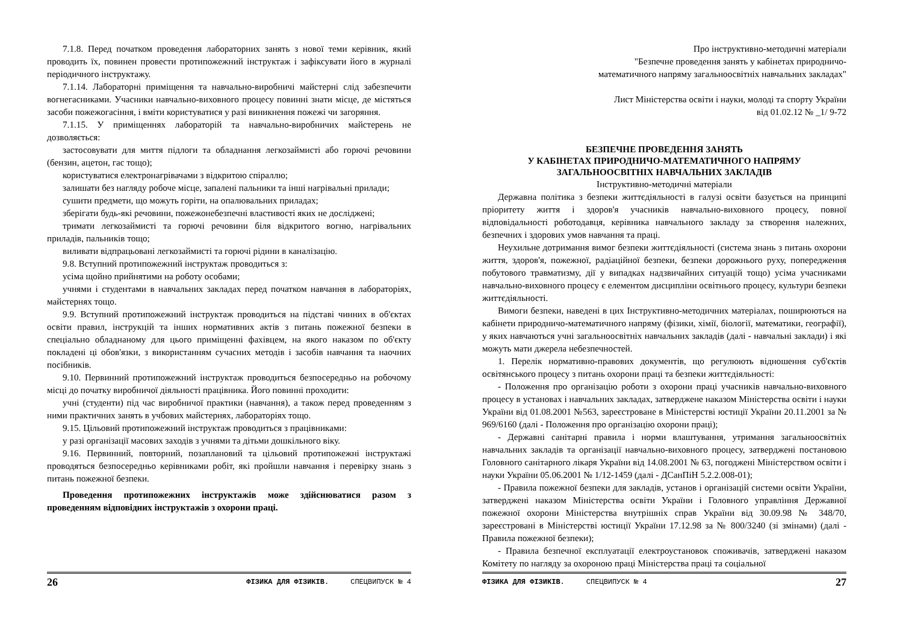7.1.8. Перед початком проведення лабораторних занять з нової теми керівник, який проводить їх, повинен провести протипожежний інструктаж і зафіксувати його в журналі періодичного інструктажу.
7.1.14. Лабораторні приміщення та навчально-виробничі майстерні слід забезпечити вогнегасниками. Учасники навчально-виховного процесу повинні знати місце, де містяться засоби пожежогасіння, і вміти користуватися у разі виникнення пожежі чи загоряння.
7.1.15. У приміщеннях лабораторій та навчально-виробничих майстерень не дозволяється:
застосовувати для миття підлоги та обладнання легкозаймисті або горючі речовини (бензин, ацетон, гас тощо);
користуватися електронагрівачами з відкритою спіраллю;
залишати без нагляду робоче місце, запалені пальники та інші нагрівальні прилади;
сушити предмети, що можуть горіти, на опалювальних приладах;
зберігати будь-які речовини, пожежонебезпечні властивості яких не досліджені;
тримати легкозаймисті та горючі речовини біля відкритого вогню, нагрівальних приладів, пальників тощо;
виливати відпрацьовані легкозаймисті та горючі рідини в каналізацію.
9.8. Вступний протипожежний інструктаж проводиться з:
усіма щойно прийнятими на роботу особами;
учнями і студентами в навчальних закладах перед початком навчання в лабораторіях, майстернях тощо.
9.9. Вступний протипожежний інструктаж проводиться на підставі чинних в об'єктах освіти правил, інструкцій та інших нормативних актів з питань пожежної безпеки в спеціально обладнаному для цього приміщенні фахівцем, на якого наказом по об'єкту покладені ці обов'язки, з використанням сучасних методів і засобів навчання та наочних посібників.
9.10. Первинний протипожежний інструктаж проводиться безпосередньо на робочому місці до початку виробничої діяльності працівника. Його повинні проходити:
учні (студенти) під час виробничої практики (навчання), а також перед проведенням з ними практичних занять в учбових майстернях, лабораторіях тощо.
9.15. Цільовий протипожежний інструктаж проводиться з працівниками:
у разі організації масових заходів з учнями та дітьми дошкільного віку.
9.16. Первинний, повторний, позаплановий та цільовий протипожежні інструктажі проводяться безпосередньо керівниками робіт, які пройшли навчання і перевірку знань з питань пожежної безпеки.
Проведення протипожежних інструктажів може здійснюватися разом з проведенням відповідних інструктажів з охорони праці.
26 ФІЗИКА ДЛЯ ФІЗИКІВ. СПЕЦВИПУСК № 4
Про інструктивно-методичні матеріали
"Безпечне проведення занять у кабінетах природничо-
математичного напряму загальноосвітніх навчальних закладах"
Лист Міністерства освіти і науки, молоді та спорту України
від 01.02.12 № _1/ 9-72
БЕЗПЕЧНЕ ПРОВЕДЕННЯ ЗАНЯТЬ
У КАБІНЕТАХ ПРИРОДНИЧО-МАТЕМАТИЧНОГО НАПРЯМУ
ЗАГАЛЬНООСВІТНІХ НАВЧАЛЬНИХ ЗАКЛАДІВ
Інструктивно-методичні матеріали
Державна політика з безпеки життєдіяльності в галузі освіти базується на принципі пріоритету життя і здоров'я учасників навчально-виховного процесу, повної відповідальності роботодавця, керівника навчального закладу за створення належних, безпечних і здорових умов навчання та праці.
Неухильне дотримання вимог безпеки життєдіяльності (система знань з питань охорони життя, здоров'я, пожежної, радіаційної безпеки, безпеки дорожнього руху, попередження побутового травматизму, дії у випадках надзвичайних ситуацій тощо) усіма учасниками навчально-виховного процесу є елементом дисципліни освітнього процесу, культури безпеки життєдіяльності.
Вимоги безпеки, наведені в цих Інструктивно-методичних матеріалах, поширюються на кабінети природничо-математичного напряму (фізики, хімії, біології, математики, географії), у яких навчаються учні загальноосвітніх навчальних закладів (далі - навчальні заклади) і які можуть мати джерела небезпечностей.
1. Перелік нормативно-правових документів, що регулюють відношення суб'єктів освітянського процесу з питань охорони праці та безпеки життєдіяльності:
- Положення про організацію роботи з охорони праці учасників навчально-виховного процесу в установах і навчальних закладах, затверджене наказом Міністерства освіти і науки України від 01.08.2001 №563, зареєстроване в Міністерстві юстиції України 20.11.2001 за № 969/6160 (далі - Положення про організацію охорони праці);
- Державні санітарні правила і норми влаштування, утримання загальноосвітніх навчальних закладів та організації навчально-виховного процесу, затверджені постановою Головного санітарного лікаря України від 14.08.2001 № 63, погоджені Міністерством освіти і науки України 05.06.2001 № 1/12-1459 (далі - ДСанПіН 5.2.2.008-01);
- Правила пожежної безпеки для закладів, установ і організацій системи освіти України, затверджені наказом Міністерства освіти України і Головного управління Державної пожежної охорони Міністерства внутрішніх справ України від 30.09.98 № 348/70, зареєстровані в Міністерстві юстиції України 17.12.98 за № 800/3240 (зі змінами) (далі - Правила пожежної безпеки);
- Правила безпечної експлуатації електроустановок споживачів, затверджені наказом Комітету по нагляду за охороною праці Міністерства праці та соціальної
ФІЗИКА ДЛЯ ФІЗИКІВ. СПЕЦВИПУСК № 4 27